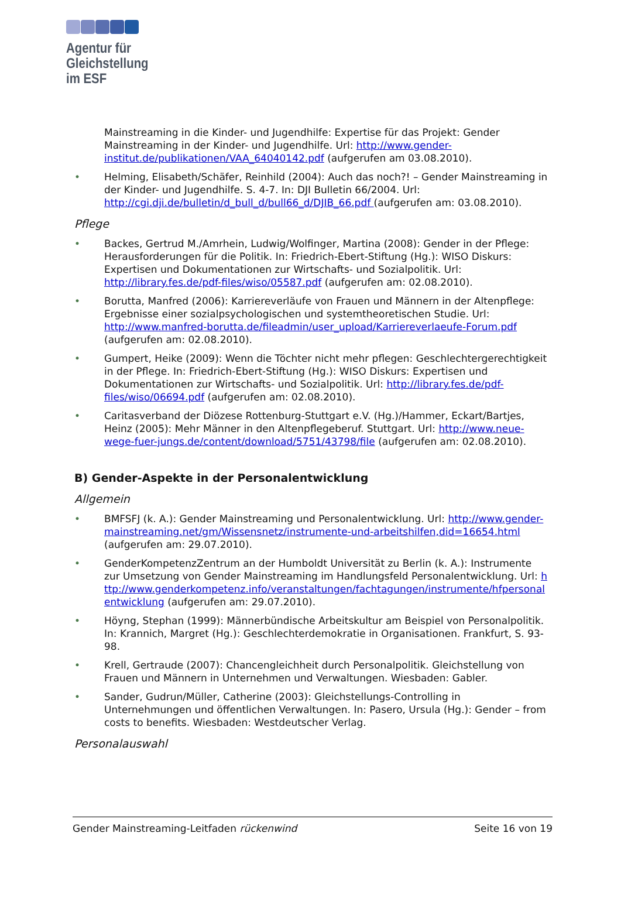Agentur für
Gleichstellung
im ESF
Mainstreaming in die Kinder- und Jugendhilfe: Expertise für das Projekt: Gender Mainstreaming in der Kinder- und Jugendhilfe. Url: http://www.gender-institut.de/publikationen/VAA_64040142.pdf (aufgerufen am 03.08.2010).
• Helming, Elisabeth/Schäfer, Reinhild (2004): Auch das noch?! – Gender Mainstreaming in der Kinder- und Jugendhilfe. S. 4-7. In: DJI Bulletin 66/2004. Url: http://cgi.dji.de/bulletin/d_bull_d/bull66_d/DJIB_66.pdf (aufgerufen am: 03.08.2010).
Pflege
• Backes, Gertrud M./Amrhein, Ludwig/Wolfinger, Martina (2008): Gender in der Pflege: Herausforderungen für die Politik. In: Friedrich-Ebert-Stiftung (Hg.): WISO Diskurs: Expertisen und Dokumentationen zur Wirtschafts- und Sozialpolitik. Url: http://library.fes.de/pdf-files/wiso/05587.pdf (aufgerufen am: 02.08.2010).
• Borutta, Manfred (2006): Karriereverläufe von Frauen und Männern in der Altenpflege: Ergebnisse einer sozialpsychologischen und systemtheoretischen Studie. Url: http://www.manfred-borutta.de/fileadmin/user_upload/Karriereverlaeufe-Forum.pdf (aufgerufen am: 02.08.2010).
• Gumpert, Heike (2009): Wenn die Töchter nicht mehr pflegen: Geschlechtergerechtigkeit in der Pflege. In: Friedrich-Ebert-Stiftung (Hg.): WISO Diskurs: Expertisen und Dokumentationen zur Wirtschafts- und Sozialpolitik. Url: http://library.fes.de/pdf-files/wiso/06694.pdf (aufgerufen am: 02.08.2010).
• Caritasverband der Diözese Rottenburg-Stuttgart e.V. (Hg.)/Hammer, Eckart/Bartjes, Heinz (2005): Mehr Männer in den Altenpflegeberuf. Stuttgart. Url: http://www.neue-wege-fuer-jungs.de/content/download/5751/43798/file (aufgerufen am: 02.08.2010).
B) Gender-Aspekte in der Personalentwicklung
Allgemein
• BMFSFJ (k. A.): Gender Mainstreaming und Personalentwicklung. Url: http://www.gender-mainstreaming.net/gm/Wissensnetz/instrumente-und-arbeitshilfen,did=16654.html (aufgerufen am: 29.07.2010).
• GenderKompetenzZentrum an der Humboldt Universität zu Berlin (k. A.): Instrumente zur Umsetzung von Gender Mainstreaming im Handlungsfeld Personalentwicklung. Url: http://www.genderkompetenz.info/veranstaltungen/fachtagungen/instrumente/hfpersonalentwicklung (aufgerufen am: 29.07.2010).
• Höyng, Stephan (1999): Männerbündische Arbeitskultur am Beispiel von Personalpolitik. In: Krannich, Margret (Hg.): Geschlechterdemokratie in Organisationen. Frankfurt, S. 93-98.
• Krell, Gertraude (2007): Chancengleichheit durch Personalpolitik. Gleichstellung von Frauen und Männern in Unternehmen und Verwaltungen. Wiesbaden: Gabler.
• Sander, Gudrun/Müller, Catherine (2003): Gleichstellungs-Controlling in Unternehmungen und öffentlichen Verwaltungen. In: Pasero, Ursula (Hg.): Gender – from costs to benefits. Wiesbaden: Westdeutscher Verlag.
Personalauswahl
Gender Mainstreaming-Leitfaden rückenwind Seite 16 von 19